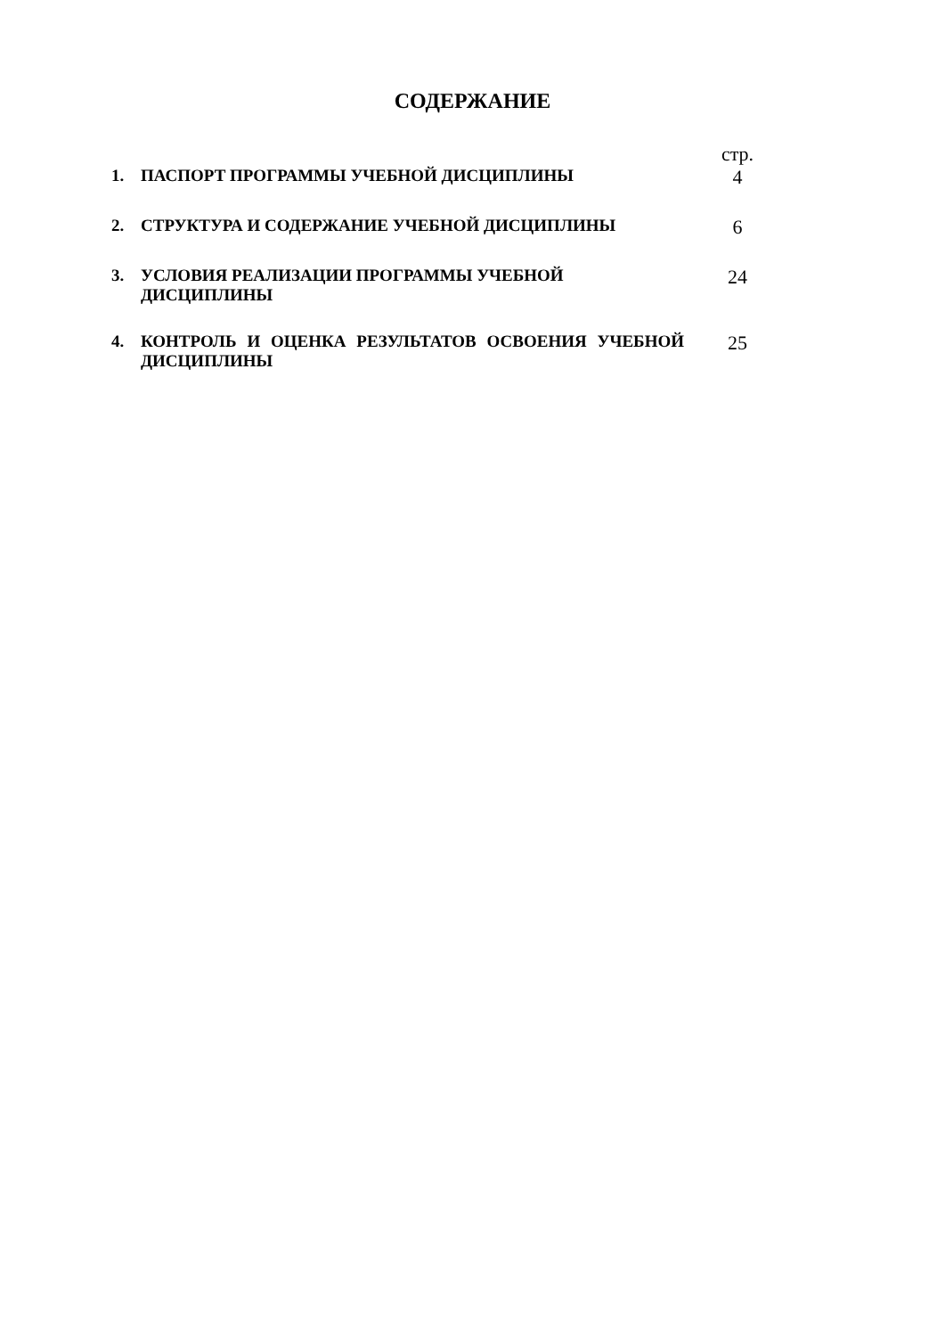СОДЕРЖАНИЕ
стр.
1.
ПАСПОРТ ПРОГРАММЫ УЧЕБНОЙ ДИСЦИПЛИНЫ
4
2.
СТРУКТУРА И СОДЕРЖАНИЕ УЧЕБНОЙ ДИСЦИПЛИНЫ
6
3.
УСЛОВИЯ РЕАЛИЗАЦИИ ПРОГРАММЫ УЧЕБНОЙ
ДИСЦИПЛИНЫ
24
4.
КОНТРОЛЬ И ОЦЕНКА РЕЗУЛЬТАТОВ ОСВОЕНИЯ УЧЕБНОЙ ДИСЦИПЛИНЫ
25